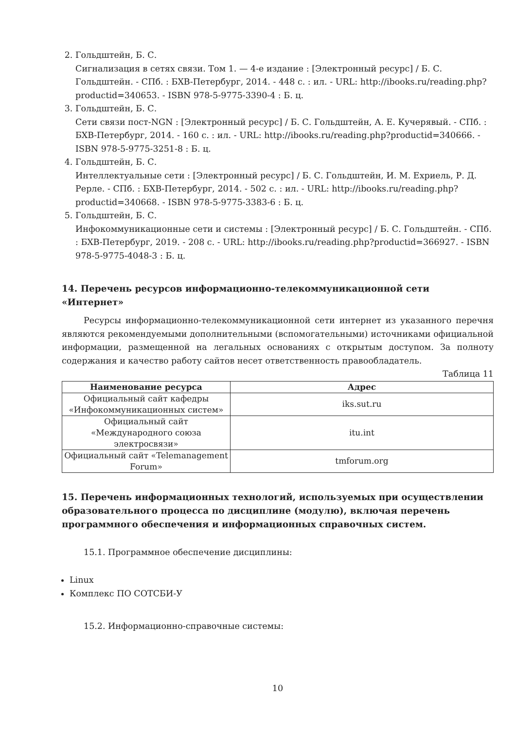2. Гольдштейн, Б. С.
Сигнализация в сетях связи. Том 1. — 4-е издание : [Электронный ресурс] / Б. С. Гольдштейн. - СПб. : БХВ-Петербург, 2014. - 448 с. : ил. - URL: http://ibooks.ru/reading.php?productid=340653. - ISBN 978-5-9775-3390-4 : Б. ц.
3. Гольдштейн, Б. С.
Сети связи пост-NGN : [Электронный ресурс] / Б. С. Гольдштейн, А. Е. Кучерявый. - СПб. : БХВ-Петербург, 2014. - 160 с. : ил. - URL: http://ibooks.ru/reading.php?productid=340666. - ISBN 978-5-9775-3251-8 : Б. ц.
4. Гольдштейн, Б. С.
Интеллектуальные сети : [Электронный ресурс] / Б. С. Гольдштейн, И. М. Ехриель, Р. Д. Рерле. - СПб. : БХВ-Петербург, 2014. - 502 с. : ил. - URL: http://ibooks.ru/reading.php?productid=340668. - ISBN 978-5-9775-3383-6 : Б. ц.
5. Гольдштейн, Б. С.
Инфокоммуникационные сети и системы : [Электронный ресурс] / Б. С. Гольдштейн. - СПб. : БХВ-Петербург, 2019. - 208 с. - URL: http://ibooks.ru/reading.php?productid=366927. - ISBN 978-5-9775-4048-3 : Б. ц.
14. Перечень ресурсов информационно-телекоммуникационной сети «Интернет»
Ресурсы информационно-телекоммуникационной сети интернет из указанного перечня являются рекомендуемыми дополнительными (вспомогательными) источниками официальной информации, размещенной на легальных основаниях с открытым доступом. За полноту содержания и качество работу сайтов несет ответственность правообладатель.
Таблица 11
| Наименование ресурса | Адрес |
| --- | --- |
| Официальный сайт кафедры «Инфокоммуникационных систем» | iks.sut.ru |
| Официальный сайт «Международного союза электросвязи» | itu.int |
| Официальный сайт «Telemanagement Forum» | tmforum.org |
15. Перечень информационных технологий, используемых при осуществлении образовательного процесса по дисциплине (модулю), включая перечень программного обеспечения и информационных справочных систем.
15.1. Программное обеспечение дисциплины:
Linux
Комплекс ПО СОТСБИ-У
15.2. Информационно-справочные системы:
10